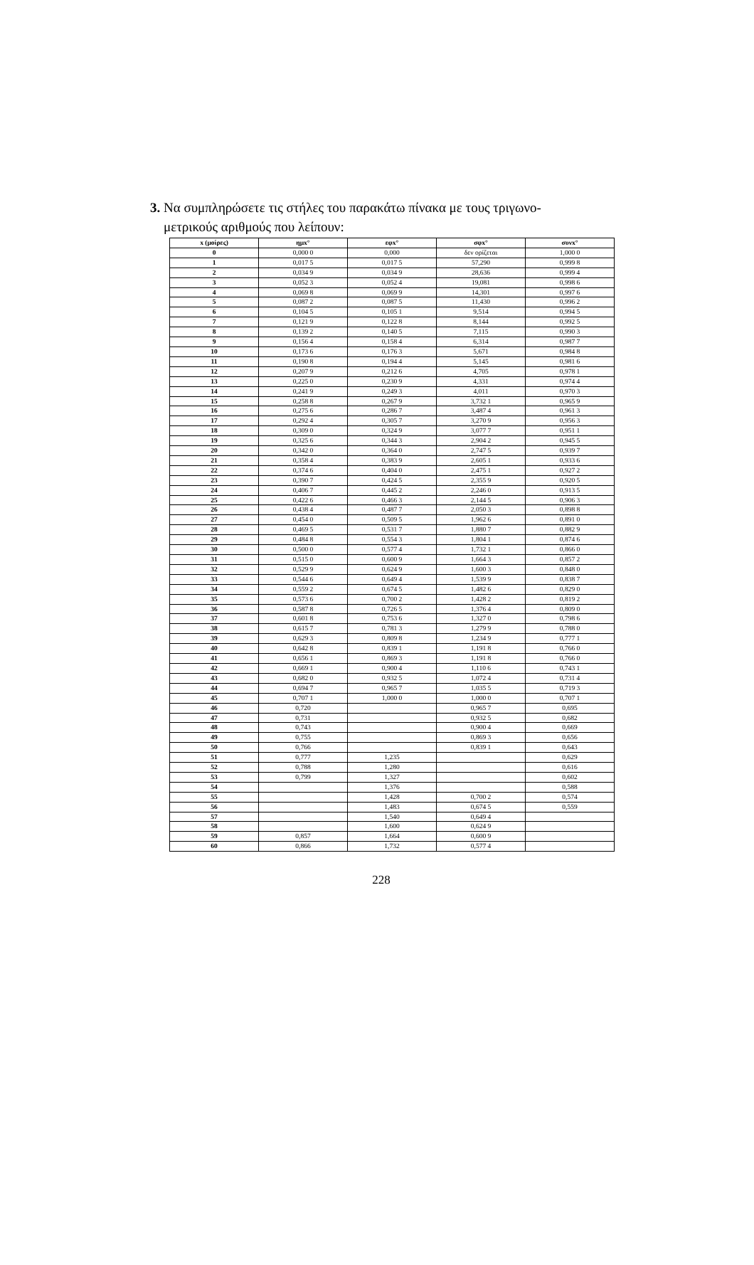3. Να συμπληρώσετε τις στήλες του παρακάτω πίνακα με τους τριγωνο-
μετρικούς αριθμούς που λείπουν:
| x (μοίρες) | ημx° | εφx° | σφx° | συνx° |
| --- | --- | --- | --- | --- |
| 0 | 0,000 0 | 0,000 | δεν ορίζεται | 1,000 0 |
| 1 | 0,017 5 | 0,017 5 | 57,290 | 0,999 8 |
| 2 | 0,034 9 | 0,034 9 | 28,636 | 0,999 4 |
| 3 | 0,052 3 | 0,052 4 | 19,081 | 0,998 6 |
| 4 | 0,069 8 | 0,069 9 | 14,301 | 0,997 6 |
| 5 | 0,087 2 | 0,087 5 | 11,430 | 0,996 2 |
| 6 | 0,104 5 | 0,105 1 | 9,514 | 0,994 5 |
| 7 | 0,121 9 | 0,122 8 | 8,144 | 0,992 5 |
| 8 | 0,139 2 | 0,140 5 | 7,115 | 0,990 3 |
| 9 | 0,156 4 | 0,158 4 | 6,314 | 0,987 7 |
| 10 | 0,173 6 | 0,176 3 | 5,671 | 0,984 8 |
| 11 | 0,190 8 | 0,194 4 | 5,145 | 0,981 6 |
| 12 | 0,207 9 | 0,212 6 | 4,705 | 0,978 1 |
| 13 | 0,225 0 | 0,230 9 | 4,331 | 0,974 4 |
| 14 | 0,241 9 | 0,249 3 | 4,011 | 0,970 3 |
| 15 | 0,258 8 | 0,267 9 | 3,732 1 | 0,965 9 |
| 16 | 0,275 6 | 0,286 7 | 3,487 4 | 0,961 3 |
| 17 | 0,292 4 | 0,305 7 | 3,270 9 | 0,956 3 |
| 18 | 0,309 0 | 0,324 9 | 3,077 7 | 0,951 1 |
| 19 | 0,325 6 | 0,344 3 | 2,904 2 | 0,945 5 |
| 20 | 0,342 0 | 0,364 0 | 2,747 5 | 0,939 7 |
| 21 | 0,358 4 | 0,383 9 | 2,605 1 | 0,933 6 |
| 22 | 0,374 6 | 0,404 0 | 2,475 1 | 0,927 2 |
| 23 | 0,390 7 | 0,424 5 | 2,355 9 | 0,920 5 |
| 24 | 0,406 7 | 0,445 2 | 2,246 0 | 0,913 5 |
| 25 | 0,422 6 | 0,466 3 | 2,144 5 | 0,906 3 |
| 26 | 0,438 4 | 0,487 7 | 2,050 3 | 0,898 8 |
| 27 | 0,454 0 | 0,509 5 | 1,962 6 | 0,891 0 |
| 28 | 0,469 5 | 0,531 7 | 1,880 7 | 0,882 9 |
| 29 | 0,484 8 | 0,554 3 | 1,804 1 | 0,874 6 |
| 30 | 0,500 0 | 0,577 4 | 1,732 1 | 0,866 0 |
| 31 | 0,515 0 | 0,600 9 | 1,664 3 | 0,857 2 |
| 32 | 0,529 9 | 0,624 9 | 1,600 3 | 0,848 0 |
| 33 | 0,544 6 | 0,649 4 | 1,539 9 | 0,838 7 |
| 34 | 0,559 2 | 0,674 5 | 1,482 6 | 0,829 0 |
| 35 | 0,573 6 | 0,700 2 | 1,428 2 | 0,819 2 |
| 36 | 0,587 8 | 0,726 5 | 1,376 4 | 0,809 0 |
| 37 | 0,601 8 | 0,753 6 | 1,327 0 | 0,798 6 |
| 38 | 0,615 7 | 0,781 3 | 1,279 9 | 0,788 0 |
| 39 | 0,629 3 | 0,809 8 | 1,234 9 | 0,777 1 |
| 40 | 0,642 8 | 0,839 1 | 1,191 8 | 0,766 0 |
| 41 | 0,656 1 | 0,869 3 | 1,191 8 | 0,766 0 |
| 42 | 0,669 1 | 0,900 4 | 1,110 6 | 0,743 1 |
| 43 | 0,682 0 | 0,932 5 | 1,072 4 | 0,731 4 |
| 44 | 0,694 7 | 0,965 7 | 1,035 5 | 0,719 3 |
| 45 | 0,707 1 | 1,000 0 | 1,000 0 | 0,707 1 |
| 46 | 0,720 | | 0,965 7 | 0,695 |
| 47 | 0,731 | | 0,932 5 | 0,682 |
| 48 | 0,743 | | 0,900 4 | 0,669 |
| 49 | 0,755 | | 0,869 3 | 0,656 |
| 50 | 0,766 | | 0,839 1 | 0,643 |
| 51 | 0,777 | 1,235 | | 0,629 |
| 52 | 0,788 | 1,280 | | 0,616 |
| 53 | 0,799 | 1,327 | | 0,602 |
| 54 | | 1,376 | | 0,588 |
| 55 | | 1,428 | 0,700 2 | 0,574 |
| 56 | | 1,483 | 0,674 5 | 0,559 |
| 57 | | 1,540 | 0,649 4 | |
| 58 | | 1,600 | 0,624 9 | |
| 59 | 0,857 | 1,664 | 0,600 9 | |
| 60 | 0,866 | 1,732 | 0,577 4 | |
228